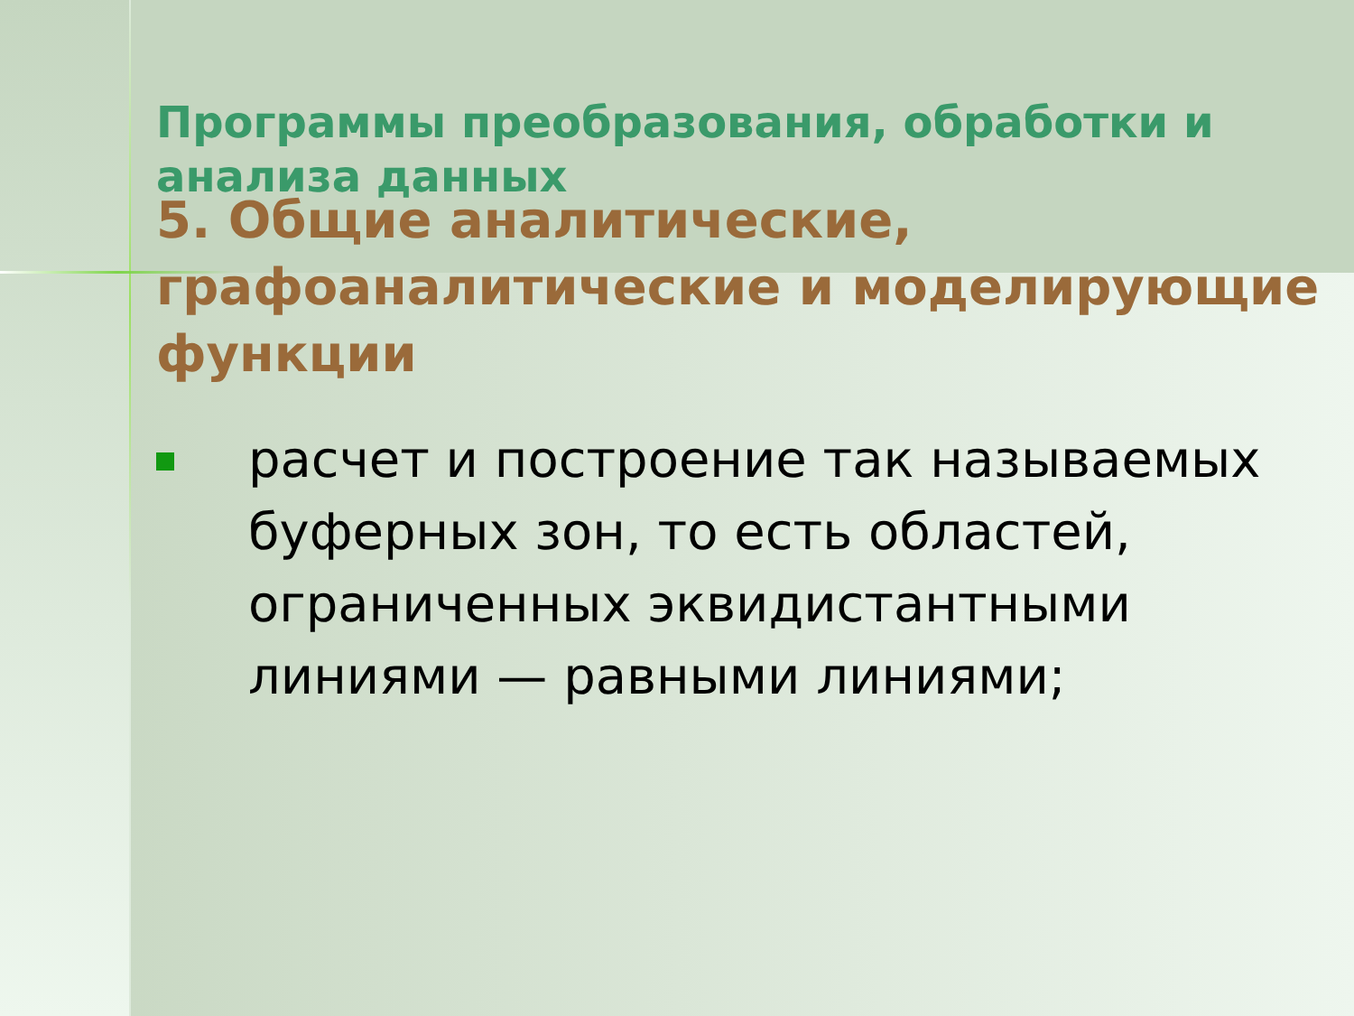Программы преобразования, обработки и анализа данных
5. Общие аналитические, графоаналитические и моделирующие функции
расчет и построение так называемых буферных зон, то есть областей, ограниченных эквидистантными линиями — равными линиями;